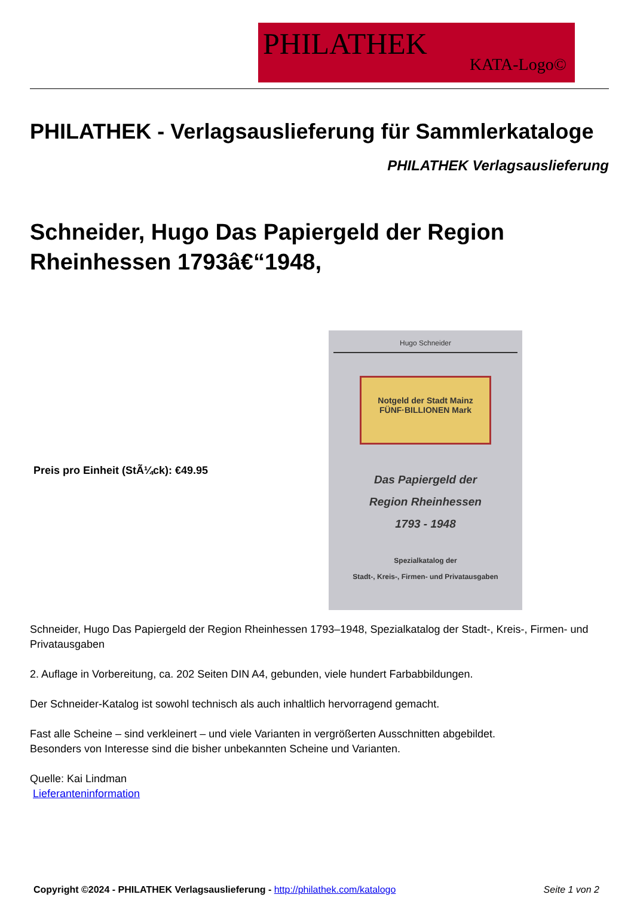PHILATHEK
KATA-Logo©
PHILATHEK - Verlagsauslieferung für Sammlerkataloge
PHILATHEK Verlagsauslieferung
Schneider, Hugo Das Papiergeld der Region Rheinhessen 1793â€“1948,
Preis pro Einheit (StÃ¼ck): €49.95
Hugo Schneider
Notgeld der Stadt Mainz
FÜNF·BILLIONEN Mark
Das Papiergeld der
Region Rheinhessen
1793 - 1948
Spezialkatalog der
Stadt-, Kreis-, Firmen- und Privatausgaben
Schneider, Hugo Das Papiergeld der Region Rheinhessen 1793–1948, Spezialkatalog der Stadt-, Kreis-, Firmen- und Privatausgaben
2. Auflage in Vorbereitung, ca. 202 Seiten DIN A4, gebunden, viele hundert Farbabbildungen.
Der Schneider-Katalog ist sowohl technisch als auch inhaltlich hervorragend gemacht.
Fast alle Scheine – sind verkleinert – und viele Varianten in vergrößerten Ausschnitten abgebildet.
Besonders von Interesse sind die bisher unbekannten Scheine und Varianten.
Quelle: Kai Lindman
Lieferanteninformation
Copyright ©2024 - PHILATHEK Verlagsauslieferung - http://philathek.com/katalogo Seite 1 von 2